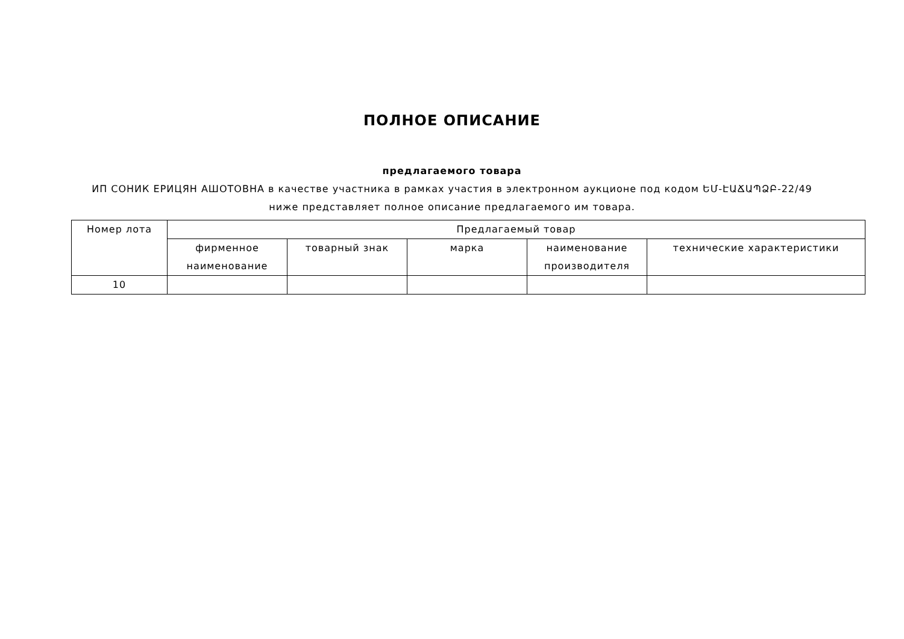ПОЛНОЕ ОПИСАНИЕ
предлагаемого товара
ИП СОНИК ЕРИЦЯН АШОТОВНА в качестве участника в рамках участия в электронном аукционе под кодом ԵՄ-ԷԱՃԱՊՁԲ-22/49 ниже представляет полное описание предлагаемого им товара.
| Номер лота | Предлагаемый товар | | | | |
| --- | --- | --- | --- | --- | --- |
| | фирменное наименование | товарный знак | марка | наименование производителя | технические характеристики |
| 10 | | | | | |